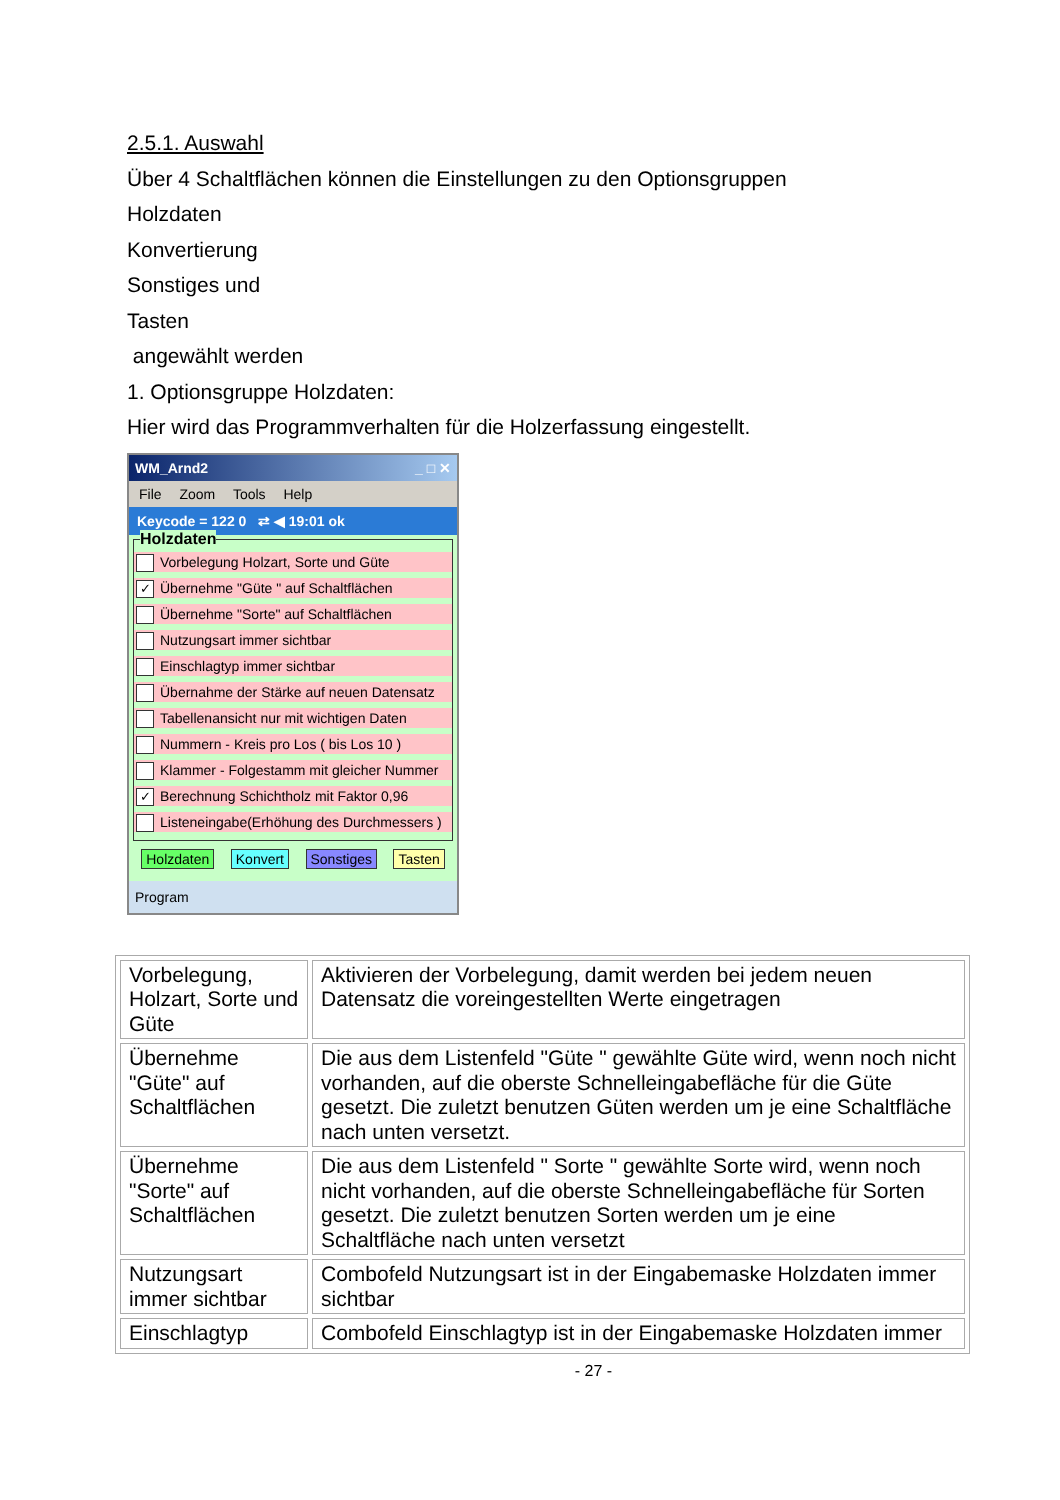2.5.1. Auswahl
Über 4 Schaltflächen können die Einstellungen zu den Optionsgruppen
Holzdaten
Konvertierung
Sonstiges und
Tasten
angewählt werden
1. Optionsgruppe Holzdaten:
Hier wird das Programmverhalten für die Holzerfassung eingestellt.
WM_Arnd2 _ □ ✕
File Zoom Tools Help
Keycode = 122 0 ⇄ ◀ 19:01 ok
Holzdaten
Vorbelegung Holzart, Sorte und Güte
✓ Übernehme "Güte " auf Schaltflächen
Übernehme "Sorte" auf Schaltflächen
Nutzungsart immer sichtbar
Einschlagtyp immer sichtbar
Übernahme der Stärke auf neuen Datensatz
Tabellenansicht nur mit wichtigen Daten
Nummern - Kreis pro Los ( bis Los 10 )
Klammer - Folgestamm mit gleicher Nummer
✓ Berechnung Schichtholz mit Faktor 0,96
Listeneingabe(Erhöhung des Durchmessers )
Holzdaten Konvert Sonstiges Tasten
Program
| Vorbelegung, Holzart, Sorte und Güte | Aktivieren der Vorbelegung, damit werden bei jedem neuen Datensatz die voreingestellten Werte eingetragen |
| Übernehme "Güte" auf Schaltflächen | Die aus dem Listenfeld "Güte " gewählte Güte wird, wenn noch nicht vorhanden, auf die oberste Schnelleingabefläche für die Güte gesetzt. Die zuletzt benutzen Güten werden um je eine Schaltfläche nach unten versetzt. |
| Übernehme "Sorte" auf Schaltflächen | Die aus dem Listenfeld " Sorte " gewählte Sorte wird, wenn noch nicht vorhanden, auf die oberste Schnelleingabefläche für Sorten gesetzt. Die zuletzt benutzen Sorten werden um je eine Schaltfläche nach unten versetzt |
| Nutzungsart immer sichtbar | Combofeld Nutzungsart ist in der Eingabemaske Holzdaten immer sichtbar |
| Einschlagtyp | Combofeld Einschlagtyp ist in der Eingabemaske Holzdaten immer |
- 27 -